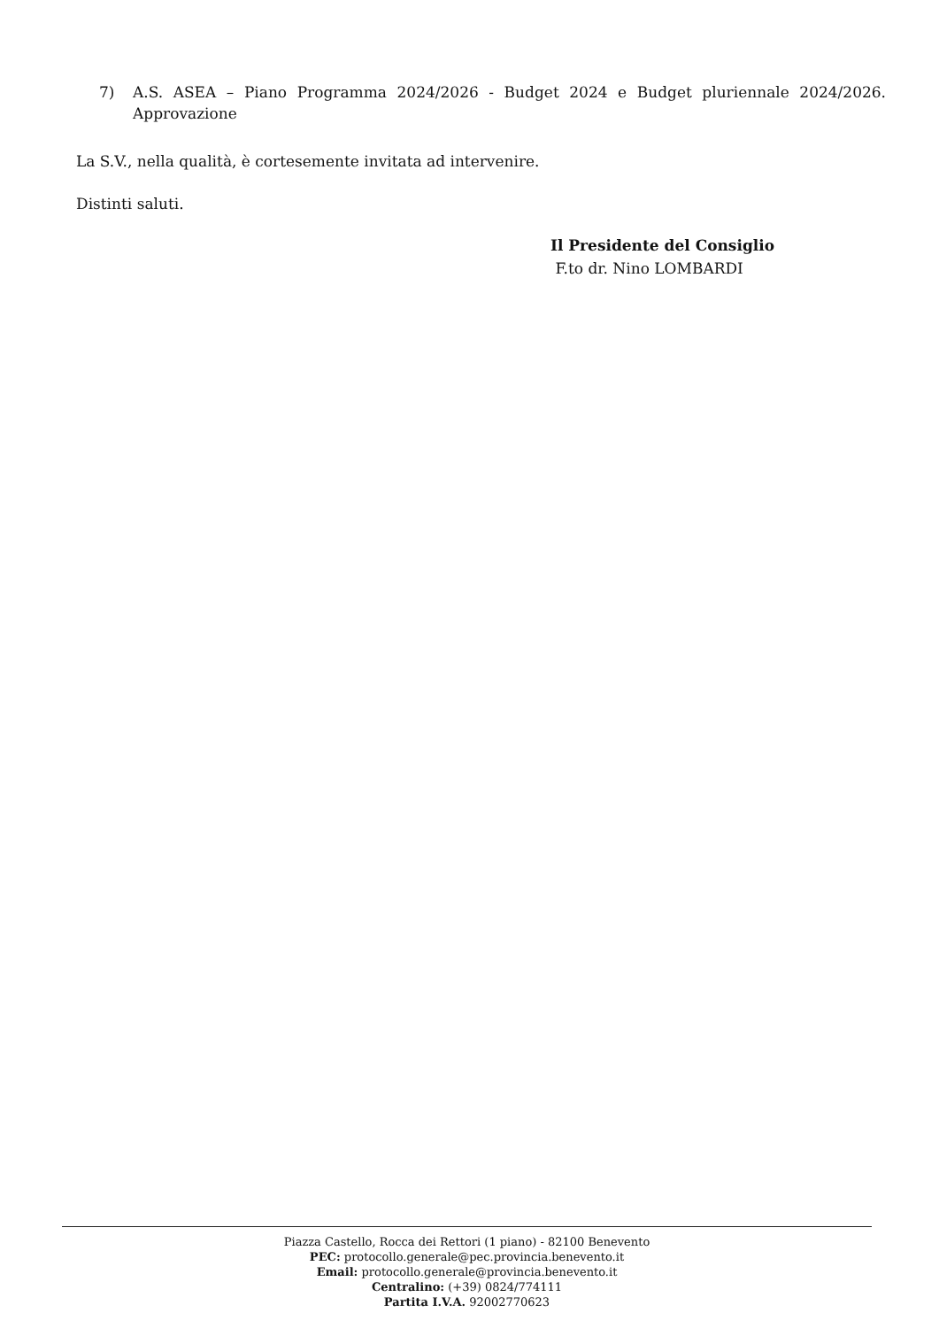7) A.S. ASEA – Piano Programma 2024/2026 - Budget 2024 e Budget pluriennale 2024/2026. Approvazione
La S.V., nella qualità, è cortesemente invitata ad intervenire.
Distinti saluti.
Il Presidente del Consiglio
F.to dr. Nino LOMBARDI
Piazza Castello, Rocca dei Rettori (1 piano) - 82100 Benevento
PEC: protocollo.generale@pec.provincia.benevento.it
Email: protocollo.generale@provincia.benevento.it
Centralino: (+39) 0824/774111
Partita I.V.A. 92002770623